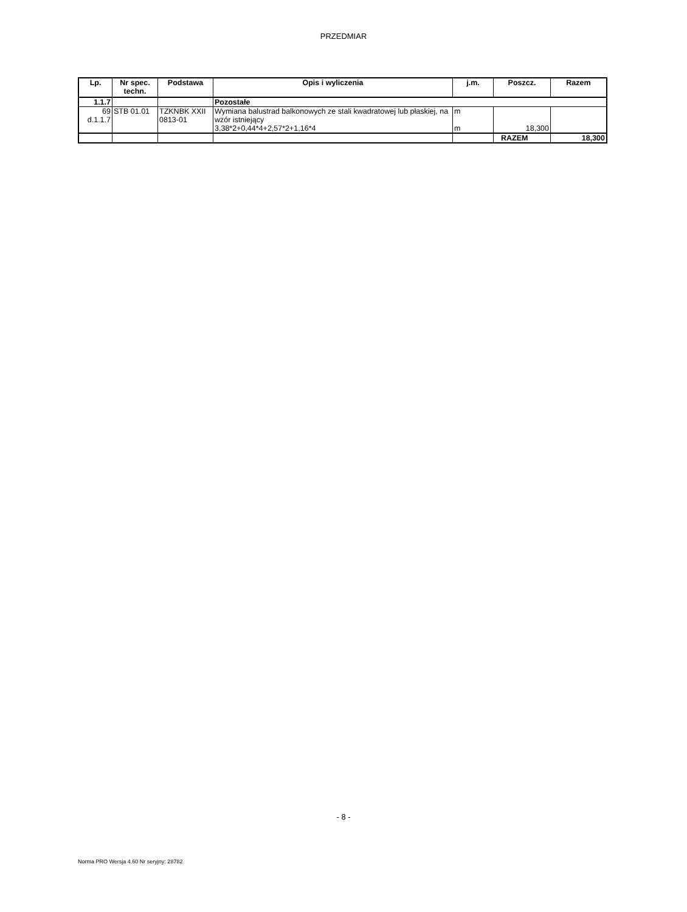PRZEDMIAR
| Lp. | Nr spec. techn. | Podstawa | Opis i wyliczenia | j.m. | Poszcz. | Razem |
| --- | --- | --- | --- | --- | --- | --- |
| 1.1.7 | | | Pozostałe | | | |
| 69 d.1.1.7 | STB 01.01 | TZKNBK XXII 0813-01 | Wymiana balustrad balkonowych ze stali kwadratowej lub płaskiej, na wzór istniejący 3,38*2+0,44*4+2,57*2+1,16*4 | m m | 18,300 | |
| | | | | | RAZEM | 18,300 |
- 8 -
Norma PRO Wersja 4.60 Nr seryjny: 28782